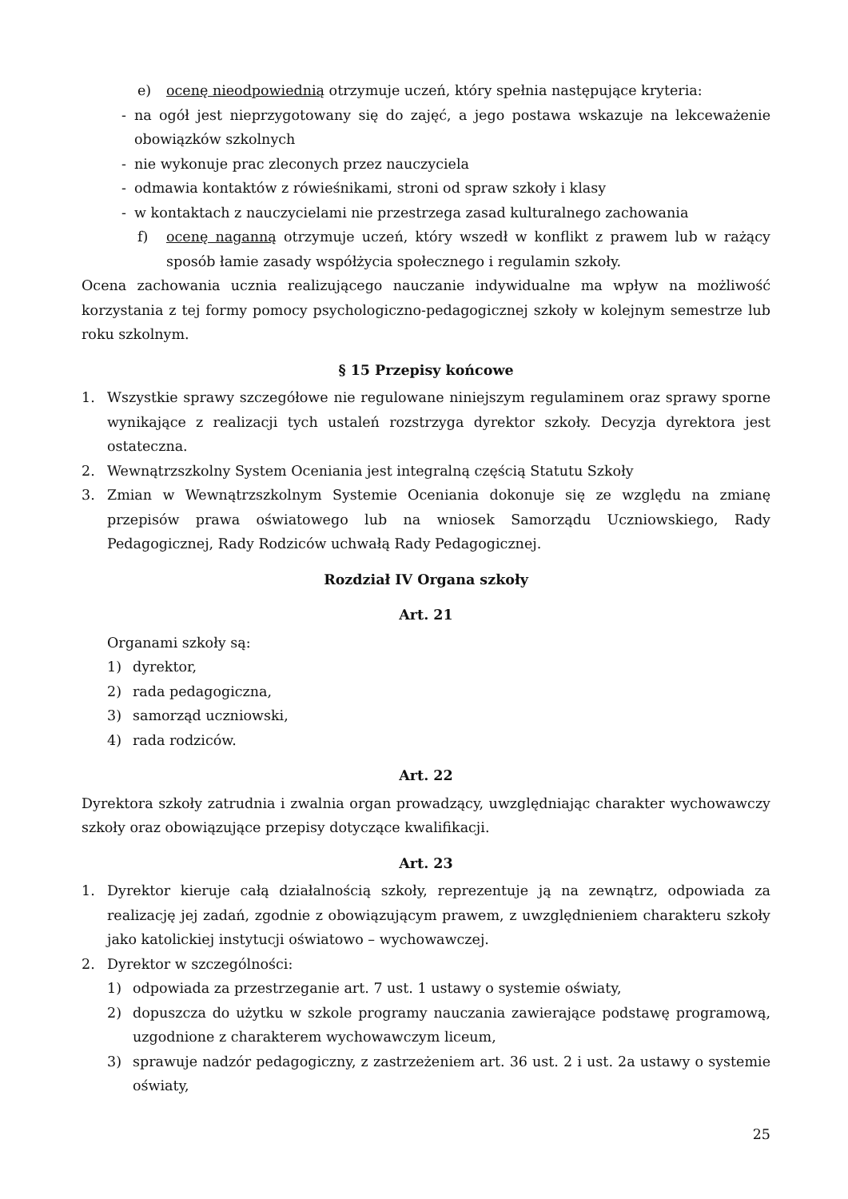e) ocenę nieodpowiednią otrzymuje uczeń, który spełnia następujące kryteria:
- na ogół jest nieprzygotowany się do zajęć, a jego postawa wskazuje na lekceważenie obowiązków szkolnych
- nie wykonuje prac zleconych przez nauczyciela
- odmawia kontaktów z rówieśnikami, stroni od spraw szkoły i klasy
- w kontaktach z nauczycielami nie przestrzega zasad kulturalnego zachowania
f) ocenę naganną otrzymuje uczeń, który wszedł w konflikt z prawem lub w rażący sposób łamie zasady współżycia społecznego i regulamin szkoły.
Ocena zachowania ucznia realizującego nauczanie indywidualne ma wpływ na możliwość korzystania z tej formy pomocy psychologiczno-pedagogicznej szkoły w kolejnym semestrze lub roku szkolnym.
§ 15 Przepisy końcowe
1. Wszystkie sprawy szczegółowe nie regulowane niniejszym regulaminem oraz sprawy sporne wynikające z realizacji tych ustaleń rozstrzyga dyrektor szkoły. Decyzja dyrektora jest ostateczna.
2. Wewnątrzszkolny System Oceniania jest integralną częścią Statutu Szkoły
3. Zmian w Wewnątrzszkolnym Systemie Oceniania dokonuje się ze względu na zmianę przepisów prawa oświatowego lub na wniosek Samorządu Uczniowskiego, Rady Pedagogicznej, Rady Rodziców uchwałą Rady Pedagogicznej.
Rozdział IV Organa szkoły
Art. 21
Organami szkoły są:
1) dyrektor,
2) rada pedagogiczna,
3) samorząd uczniowski,
4) rada rodziców.
Art. 22
Dyrektora szkoły zatrudnia i zwalnia organ prowadzący, uwzględniając charakter wychowawczy szkoły oraz obowiązujące przepisy dotyczące kwalifikacji.
Art. 23
1. Dyrektor kieruje całą działalnością szkoły, reprezentuje ją na zewnątrz, odpowiada za realizację jej zadań, zgodnie z obowiązującym prawem, z uwzględnieniem charakteru szkoły jako katolickiej instytucji oświatowo – wychowawczej.
2. Dyrektor w szczególności:
1) odpowiada za przestrzeganie art. 7 ust. 1 ustawy o systemie oświaty,
2) dopuszcza do użytku w szkole programy nauczania zawierające podstawę programową, uzgodnione z charakterem wychowawczym liceum,
3) sprawuje nadzór pedagogiczny, z zastrzeżeniem art. 36 ust. 2 i ust. 2a ustawy o systemie oświaty,
25